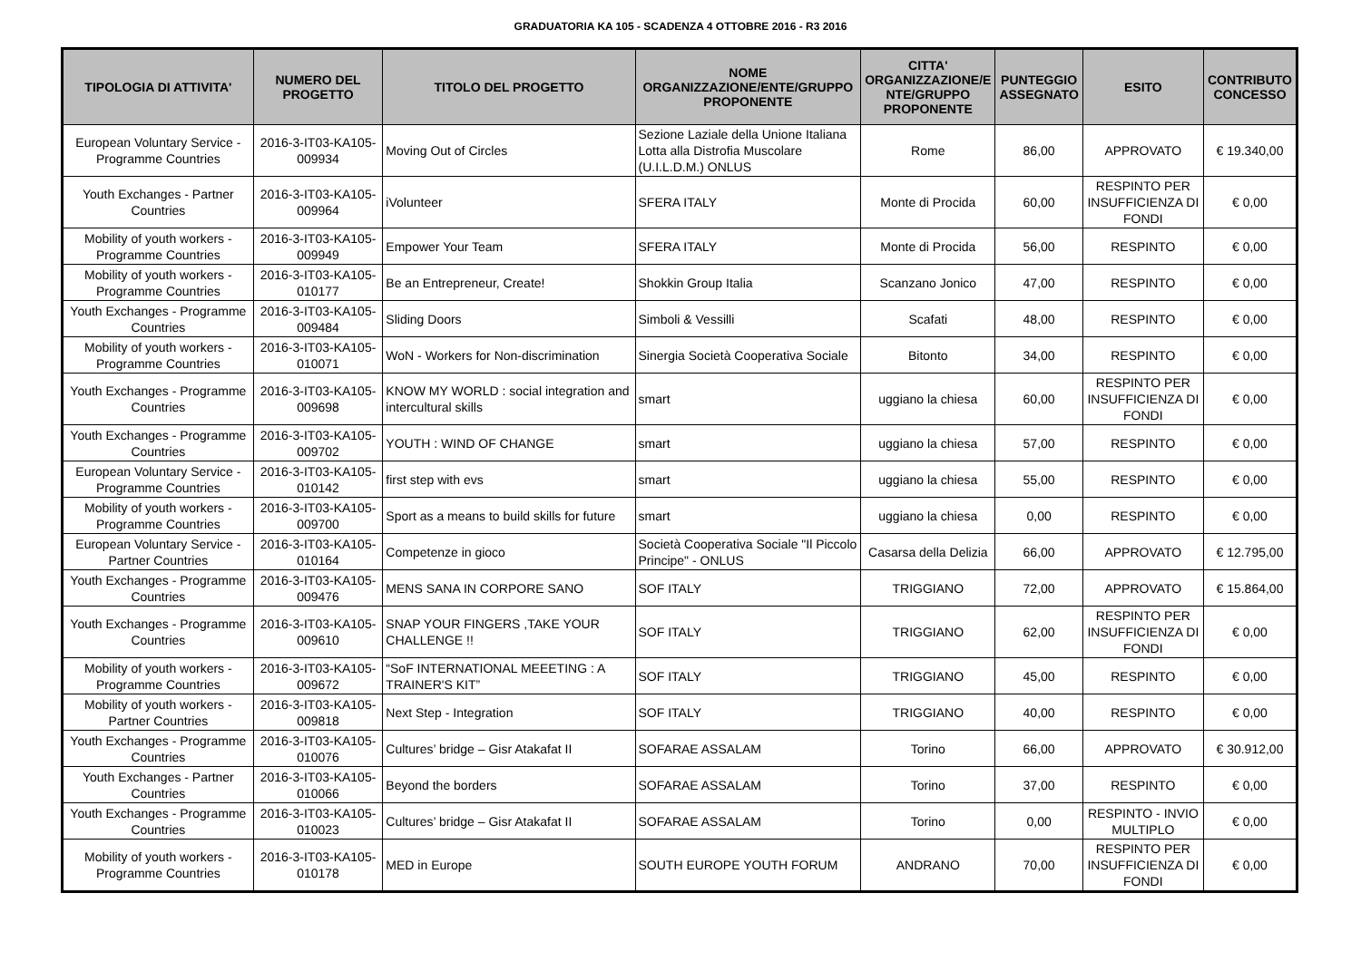GRADUATORIA KA 105 - SCADENZA 4 OTTOBRE 2016 - R3 2016
| TIPOLOGIA DI ATTIVITA' | NUMERO DEL PROGETTO | TITOLO DEL PROGETTO | NOME ORGANIZZAZIONE/ENTE/GRUPPO PROPONENTE | CITTA' ORGANIZZAZIONE/E NTE/GRUPPO PROPONENTE | PUNTEGGIO ASSEGNATO | ESITO | CONTRIBUTO CONCESSO |
| --- | --- | --- | --- | --- | --- | --- | --- |
| European Voluntary Service - Programme Countries | 2016-3-IT03-KA105-009934 | Moving Out of Circles | Sezione Laziale della Unione Italiana Lotta alla Distrofia Muscolare (U.I.L.D.M.) ONLUS | Rome | 86,00 | APPROVATO | € 19.340,00 |
| Youth Exchanges - Partner Countries | 2016-3-IT03-KA105-009964 | iVolunteer | SFERA ITALY | Monte di Procida | 60,00 | RESPINTO PER INSUFFICIENZA DI FONDI | € 0,00 |
| Mobility of youth workers - Programme Countries | 2016-3-IT03-KA105-009949 | Empower Your Team | SFERA ITALY | Monte di Procida | 56,00 | RESPINTO | € 0,00 |
| Mobility of youth workers - Programme Countries | 2016-3-IT03-KA105-010177 | Be an Entrepreneur, Create! | Shokkin Group Italia | Scanzano Jonico | 47,00 | RESPINTO | € 0,00 |
| Youth Exchanges - Programme Countries | 2016-3-IT03-KA105-009484 | Sliding Doors | Simboli & Vessilli | Scafati | 48,00 | RESPINTO | € 0,00 |
| Mobility of youth workers - Programme Countries | 2016-3-IT03-KA105-010071 | WoN - Workers for Non-discrimination | Sinergia Società Cooperativa Sociale | Bitonto | 34,00 | RESPINTO | € 0,00 |
| Youth Exchanges - Programme Countries | 2016-3-IT03-KA105-009698 | KNOW MY WORLD : social integration and intercultural skills | smart | uggiano la chiesa | 60,00 | RESPINTO PER INSUFFICIENZA DI FONDI | € 0,00 |
| Youth Exchanges - Programme Countries | 2016-3-IT03-KA105-009702 | YOUTH : WIND OF CHANGE | smart | uggiano la chiesa | 57,00 | RESPINTO | € 0,00 |
| European Voluntary Service - Programme Countries | 2016-3-IT03-KA105-010142 | first step with evs | smart | uggiano la chiesa | 55,00 | RESPINTO | € 0,00 |
| Mobility of youth workers - Programme Countries | 2016-3-IT03-KA105-009700 | Sport as a means to build skills for future | smart | uggiano la chiesa | 0,00 | RESPINTO | € 0,00 |
| European Voluntary Service - Partner Countries | 2016-3-IT03-KA105-010164 | Competenze in gioco | Società Cooperativa Sociale "Il Piccolo Principe" - ONLUS | Casarsa della Delizia | 66,00 | APPROVATO | € 12.795,00 |
| Youth Exchanges - Programme Countries | 2016-3-IT03-KA105-009476 | MENS SANA IN CORPORE SANO | SOF ITALY | TRIGGIANO | 72,00 | APPROVATO | € 15.864,00 |
| Youth Exchanges - Programme Countries | 2016-3-IT03-KA105-009610 | SNAP YOUR FINGERS ,TAKE YOUR CHALLENGE !! | SOF ITALY | TRIGGIANO | 62,00 | RESPINTO PER INSUFFICIENZA DI FONDI | € 0,00 |
| Mobility of youth workers - Programme Countries | 2016-3-IT03-KA105-009672 | “SoF INTERNATIONAL MEEETING : A TRAINER'S KIT” | SOF ITALY | TRIGGIANO | 45,00 | RESPINTO | € 0,00 |
| Mobility of youth workers - Partner Countries | 2016-3-IT03-KA105-009818 | Next Step - Integration | SOF ITALY | TRIGGIANO | 40,00 | RESPINTO | € 0,00 |
| Youth Exchanges - Programme Countries | 2016-3-IT03-KA105-010076 | Cultures’ bridge – Gisr Atakafat II | SOFARAE ASSALAM | Torino | 66,00 | APPROVATO | € 30.912,00 |
| Youth Exchanges - Partner Countries | 2016-3-IT03-KA105-010066 | Beyond the borders | SOFARAE ASSALAM | Torino | 37,00 | RESPINTO | € 0,00 |
| Youth Exchanges - Programme Countries | 2016-3-IT03-KA105-010023 | Cultures’ bridge – Gisr Atakafat II | SOFARAE ASSALAM | Torino | 0,00 | RESPINTO - INVIO MULTIPLO | € 0,00 |
| Mobility of youth workers - Programme Countries | 2016-3-IT03-KA105-010178 | MED in Europe | SOUTH EUROPE YOUTH FORUM | ANDRANO | 70,00 | RESPINTO PER INSUFFICIENZA DI FONDI | € 0,00 |